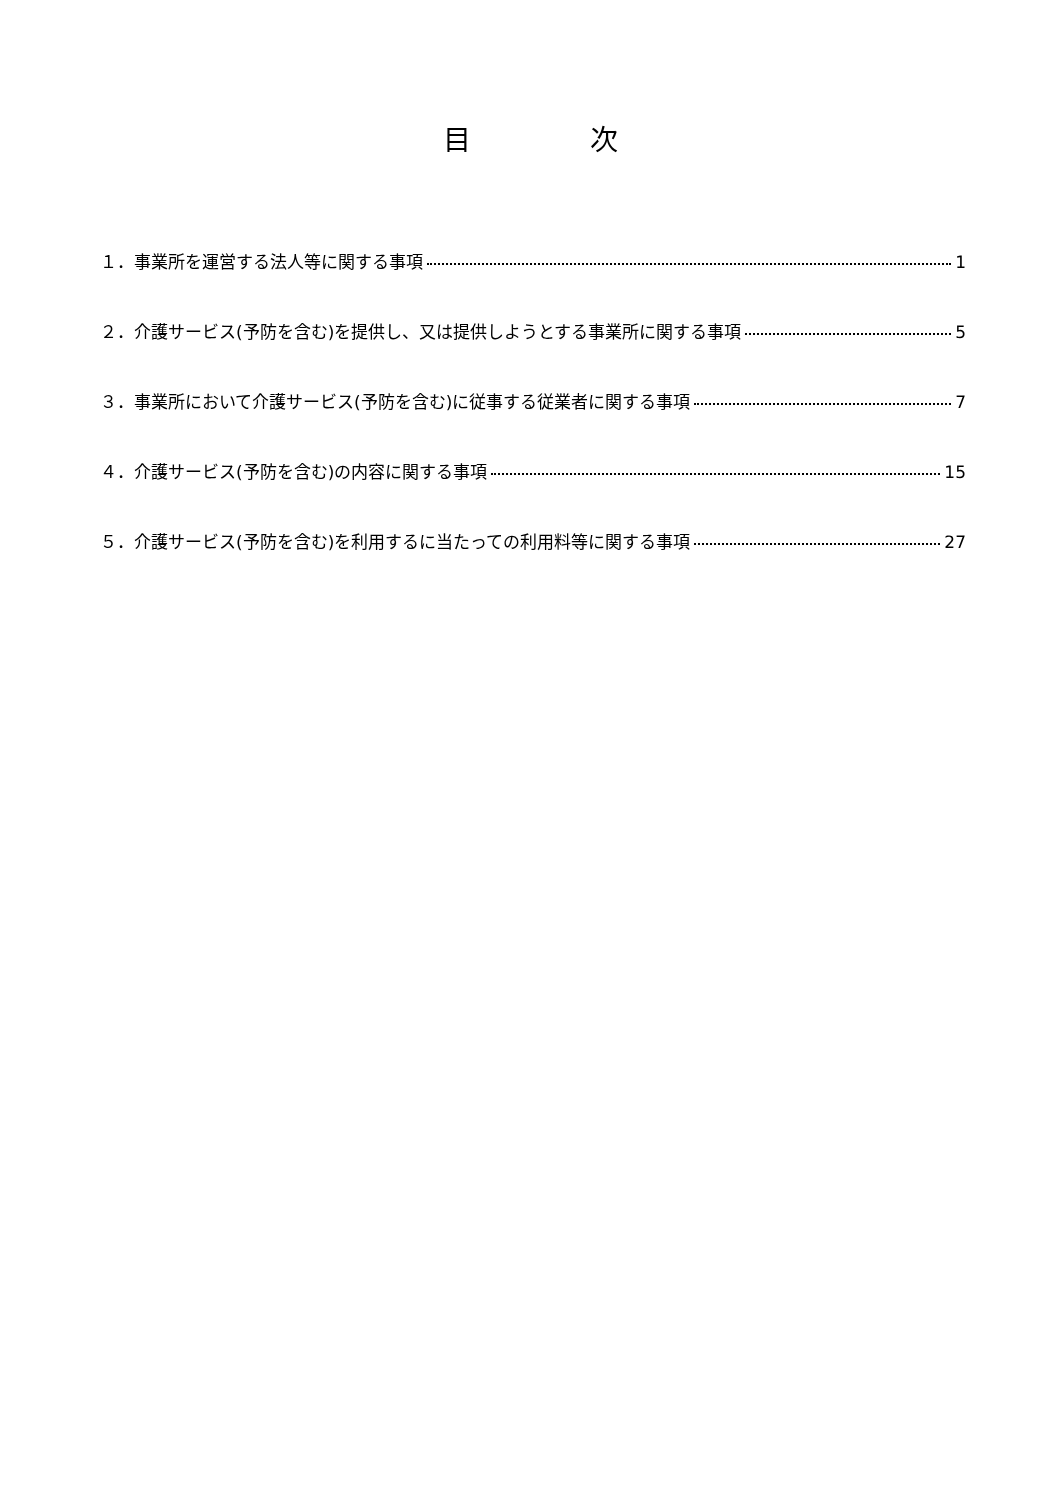目 次
１．事業所を運営する法人等に関する事項 1
２．介護サービス(予防を含む)を提供し、又は提供しようとする事業所に関する事項 5
３．事業所において介護サービス(予防を含む)に従事する従業者に関する事項 7
４．介護サービス(予防を含む)の内容に関する事項 15
５．介護サービス(予防を含む)を利用するに当たっての利用料等に関する事項 27